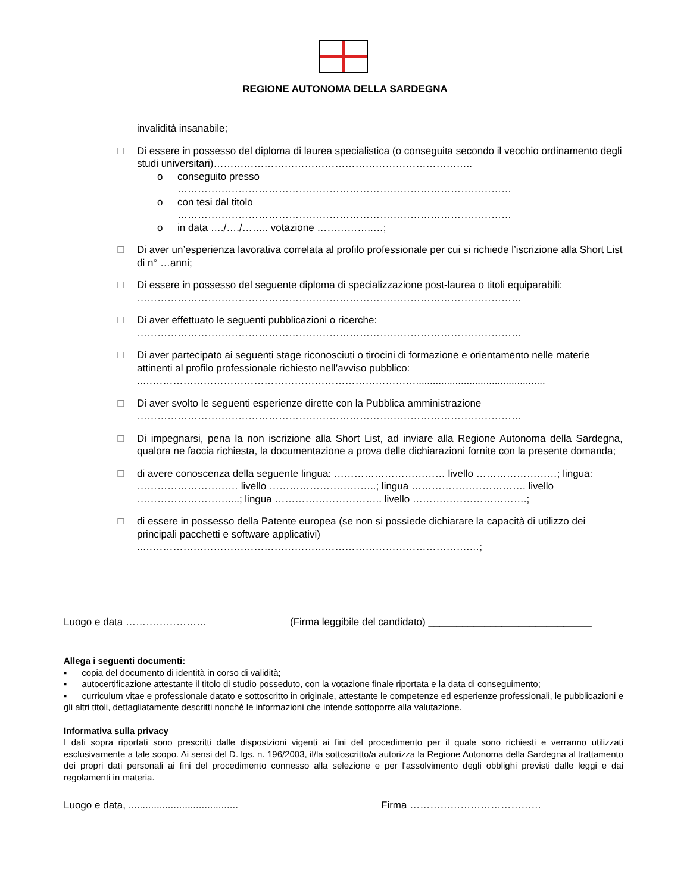REGIONE AUTONOMA DELLA SARDEGNA
invalidità insanabile;
☐ Di essere in possesso del diploma di laurea specialistica (o conseguita secondo il vecchio ordinamento degli studi universitari)…………………………………………………………………..
o conseguito presso
………………………………………………………………………………………
o con tesi dal titolo
………………………………………………………………………………………
o in data …./…./…….. votazione ……………..…;
☐ Di aver un’esperienza lavorativa correlata al profilo professionale per cui si richiede l’iscrizione alla Short List di n° …anni;
☐ Di essere in possesso del seguente diploma di specializzazione post-laurea o titoli equiparabili: ……………………………………………………………………………………………………
☐ Di aver effettuato le seguenti pubblicazioni o ricerche:
……………………………………………………………………………………………………
☐ Di aver partecipato ai seguenti stage riconosciuti o tirocini di formazione e orientamento nelle materie attinenti al profilo professionale richiesto nell’avviso pubblico:
..………………………………………………………………………..............................................
☐ Di aver svolto le seguenti esperienze dirette con la Pubblica amministrazione
……………………………………………………………………………………………………
☐ Di impegnarsi, pena la non iscrizione alla Short List, ad inviare alla Regione Autonoma della Sardegna, qualora ne faccia richiesta, la documentazione a prova delle dichiarazioni fornite con la presente domanda;
☐ di avere conoscenza della seguente lingua: …………………………… livello ……………………; lingua: ………………………… livello …………………………..; lingua ……………………………. livello ………………………....; lingua ………………………….. livello …………………………….;
☐ di essere in possesso della Patente europea (se non si possiede dichiarare la capacità di utilizzo dei principali pacchetti e software applicativi)
..…………………………………………………………………………………….…;
Luogo e data …………………… (Firma leggibile del candidato) _____________________________
Allega i seguenti documenti:
▪ copia del documento di identità in corso di validità;
▪ autocertificazione attestante il titolo di studio posseduto, con la votazione finale riportata e la data di conseguimento;
▪ curriculum vitae e professionale datato e sottoscritto in originale, attestante le competenze ed esperienze professionali, le pubblicazioni e gli altri titoli, dettagliatamente descritti nonché le informazioni che intende sottoporre alla valutazione.
Informativa sulla privacy
I dati sopra riportati sono prescritti dalle disposizioni vigenti ai fini del procedimento per il quale sono richiesti e verranno utilizzati esclusivamente a tale scopo. Ai sensi del D. lgs. n. 196/2003, il/la sottoscritto/a autorizza la Regione Autonoma della Sardegna al trattamento dei propri dati personali ai fini del procedimento connesso alla selezione e per l'assolvimento degli obblighi previsti dalle leggi e dai regolamenti in materia.
Luogo e data, ....................................... Firma …………………………………